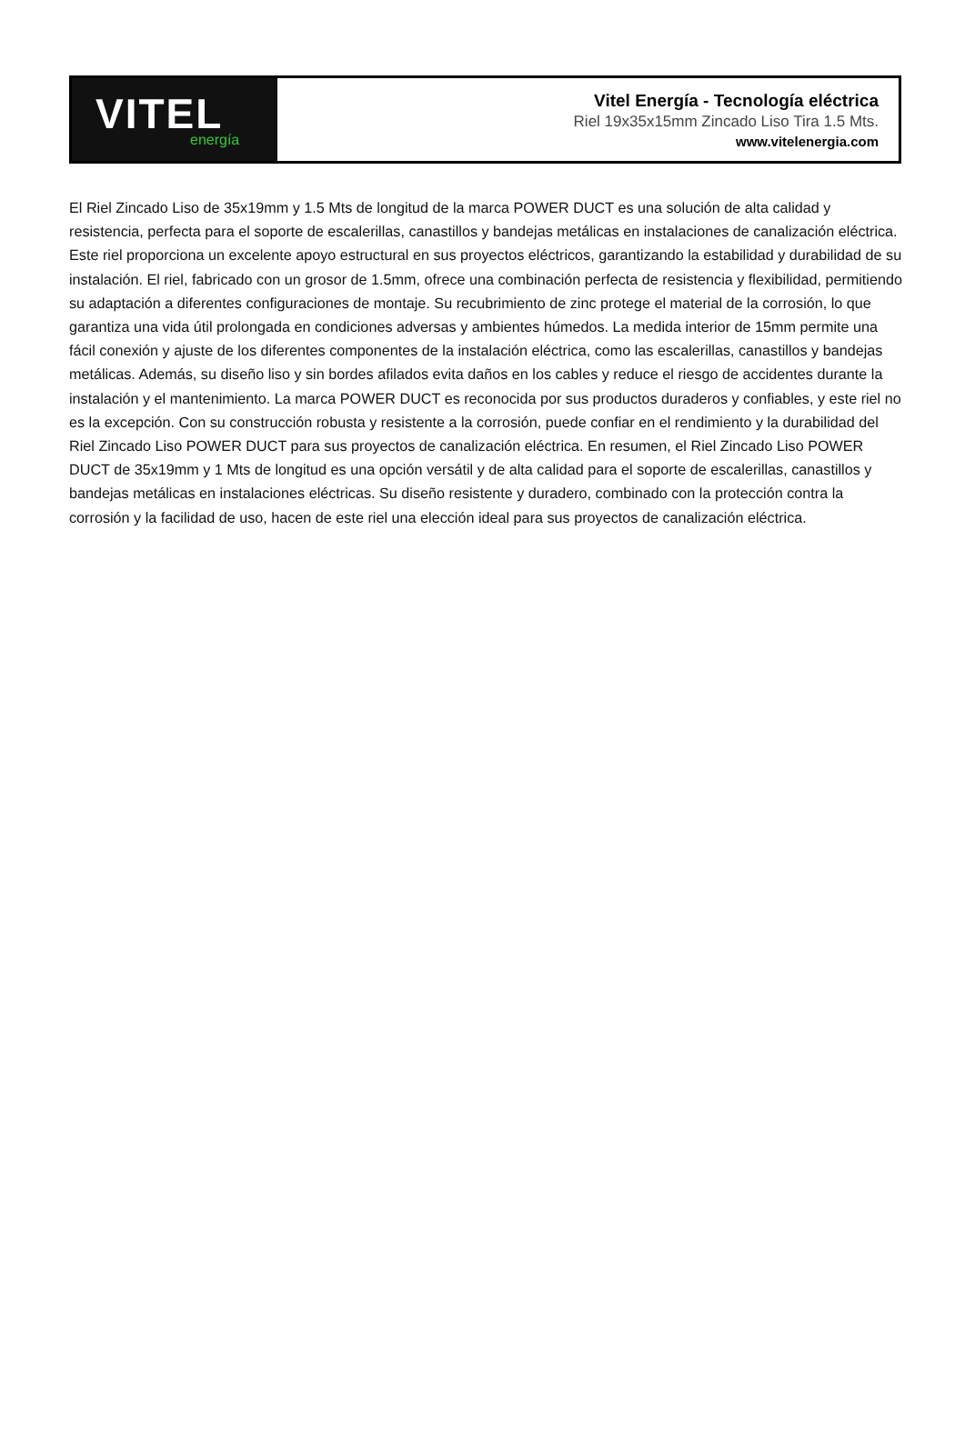VITEL
energía
Vitel Energía - Tecnología eléctrica
Riel 19x35x15mm Zincado Liso Tira 1.5 Mts.
www.vitelenergia.com
El Riel Zincado Liso de 35x19mm y 1.5 Mts de longitud de la marca POWER DUCT es una solución de alta calidad y resistencia, perfecta para el soporte de escalerillas, canastillos y bandejas metálicas en instalaciones de canalización eléctrica. Este riel proporciona un excelente apoyo estructural en sus proyectos eléctricos, garantizando la estabilidad y durabilidad de su instalación. El riel, fabricado con un grosor de 1.5mm, ofrece una combinación perfecta de resistencia y flexibilidad, permitiendo su adaptación a diferentes configuraciones de montaje. Su recubrimiento de zinc protege el material de la corrosión, lo que garantiza una vida útil prolongada en condiciones adversas y ambientes húmedos. La medida interior de 15mm permite una fácil conexión y ajuste de los diferentes componentes de la instalación eléctrica, como las escalerillas, canastillos y bandejas metálicas. Además, su diseño liso y sin bordes afilados evita daños en los cables y reduce el riesgo de accidentes durante la instalación y el mantenimiento. La marca POWER DUCT es reconocida por sus productos duraderos y confiables, y este riel no es la excepción. Con su construcción robusta y resistente a la corrosión, puede confiar en el rendimiento y la durabilidad del Riel Zincado Liso POWER DUCT para sus proyectos de canalización eléctrica. En resumen, el Riel Zincado Liso POWER DUCT de 35x19mm y 1 Mts de longitud es una opción versátil y de alta calidad para el soporte de escalerillas, canastillos y bandejas metálicas en instalaciones eléctricas. Su diseño resistente y duradero, combinado con la protección contra la corrosión y la facilidad de uso, hacen de este riel una elección ideal para sus proyectos de canalización eléctrica.